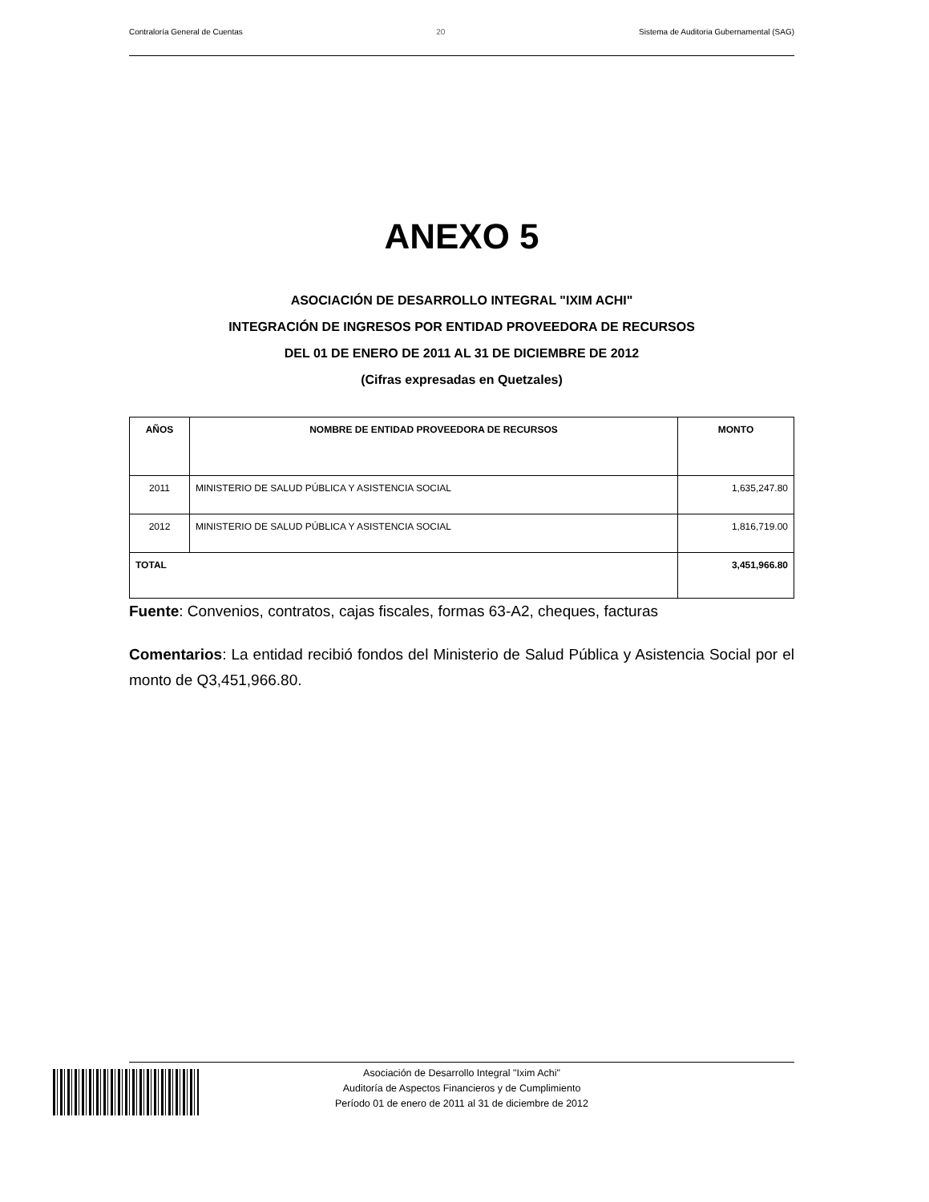Contraloría General de Cuentas 20 Sistema de Auditoria Gubernamental (SAG)
ANEXO 5
ASOCIACIÓN DE DESARROLLO INTEGRAL "IXIM ACHI"
INTEGRACIÓN DE INGRESOS POR ENTIDAD PROVEEDORA DE RECURSOS
DEL 01 DE ENERO DE 2011 AL 31 DE DICIEMBRE DE 2012
(Cifras expresadas en Quetzales)
| AÑOS | NOMBRE DE ENTIDAD PROVEEDORA DE RECURSOS | MONTO |
| --- | --- | --- |
| 2011 | MINISTERIO DE SALUD PÚBLICA Y ASISTENCIA SOCIAL | 1,635,247.80 |
| 2012 | MINISTERIO DE SALUD PÚBLICA Y ASISTENCIA SOCIAL | 1,816,719.00 |
| TOTAL | | 3,451,966.80 |
Fuente: Convenios, contratos, cajas fiscales, formas 63-A2, cheques, facturas
Comentarios: La entidad recibió fondos del Ministerio de Salud Pública y Asistencia Social por el monto de Q3,451,966.80.
Asociación de Desarrollo Integral "Ixim Achi"
Auditoría de Aspectos Financieros y de Cumplimiento
Período 01 de enero de 2011 al 31 de diciembre de 2012